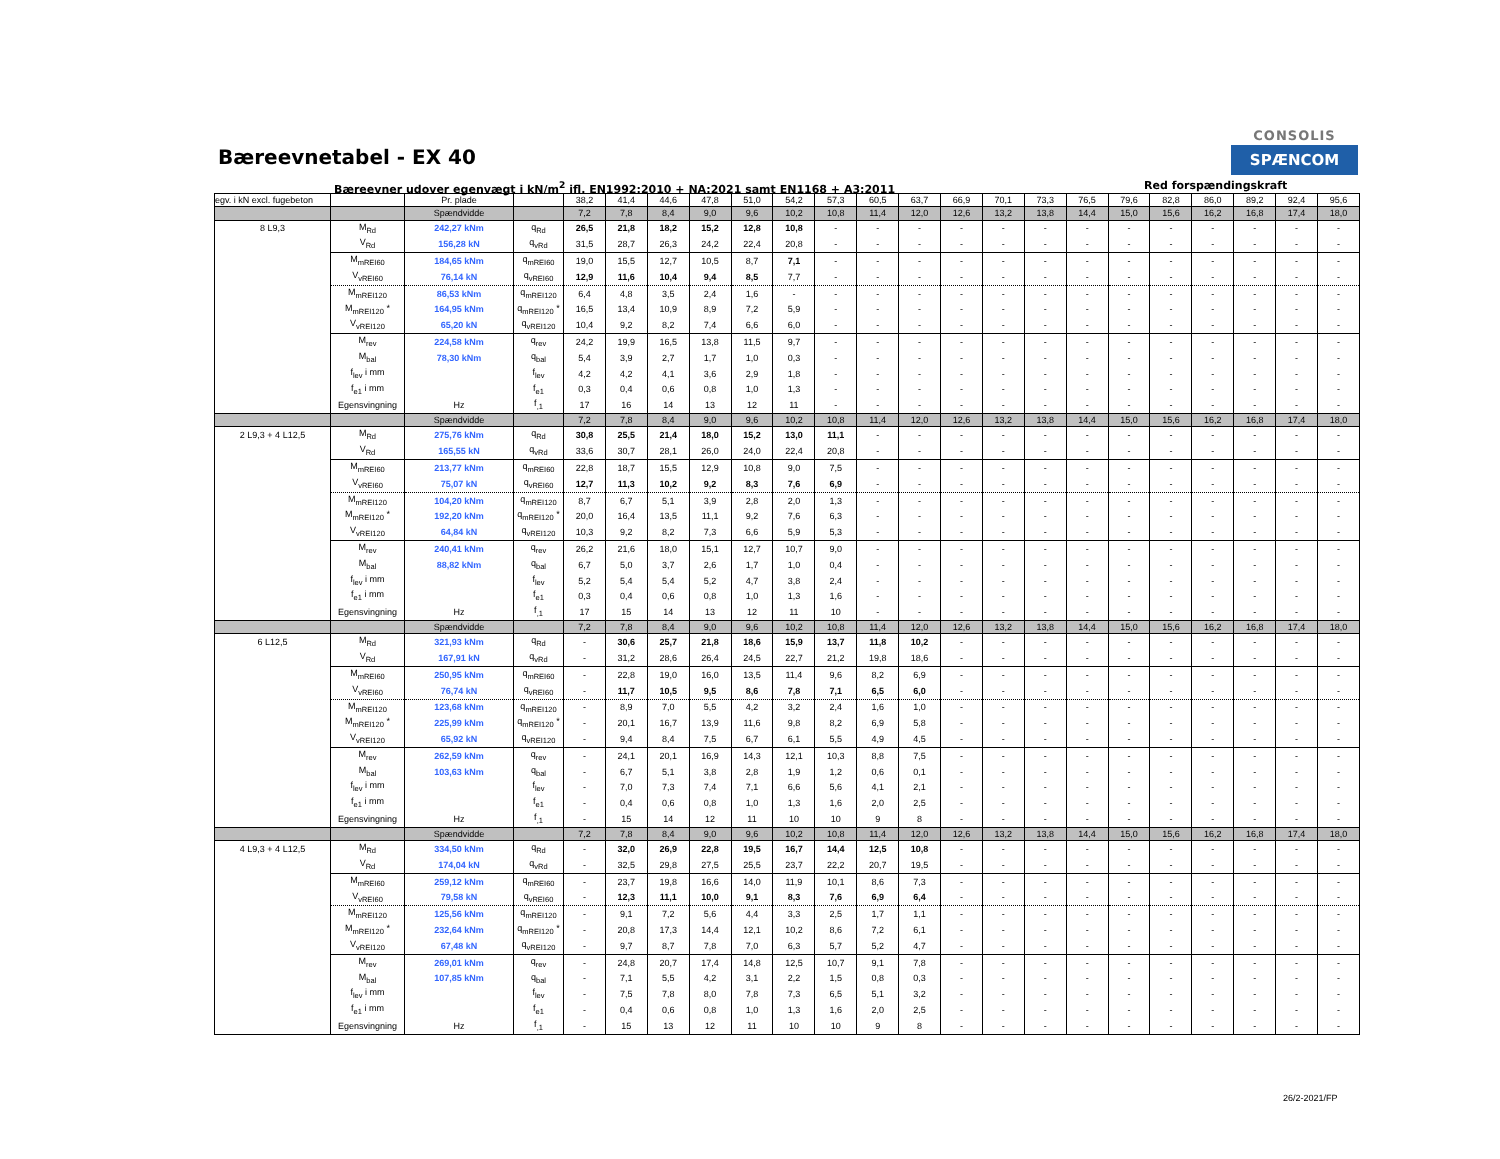Bæreevnetabel - EX 40
CONSOLIS
SPÆNCOM
Bæreevner udover egenvægt i kN/m<sup>2</sup> ifl. EN1992:2010 + NA:2021 samt EN1168 + A3:2011 Red forspændingskraft
| egv. i kN excl. fugebeton | | Pr. plade | | 38,2 | 41,4 | 44,6 | 47,8 | 51,0 | 54,2 | 57,3 | 60,5 | 63,7 | 66,9 | 70,1 | 73,3 | 76,5 | 79,6 | 82,8 | 86,0 | 89,2 | 92,4 | 95,6 |
| | | Spændvidde | | 7,2 | 7,8 | 8,4 | 9,0 | 9,6 | 10,2 | 10,8 | 11,4 | 12,0 | 12,6 | 13,2 | 13,8 | 14,4 | 15,0 | 15,6 | 16,2 | 16,8 | 17,4 | 18,0 |
| 8 L9,3 | M<sub>Rd</sub> | 242,27 kNm | q<sub>Rd</sub> | 26,5 | 21,8 | 18,2 | 15,2 | 12,8 | 10,8 | - | - | - | - | - | - | - | - | - | - | - | - | - |
| | V<sub>Rd</sub> | 156,28 kN | q<sub>vRd</sub> | 31,5 | 28,7 | 26,3 | 24,2 | 22,4 | 20,8 | - | - | - | - | - | - | - | - | - | - | - | - | - |
| | M<sub>mREI60</sub> | 184,65 kNm | q<sub>mREI60</sub> | 19,0 | 15,5 | 12,7 | 10,5 | 8,7 | 7,1 | - | - | - | - | - | - | - | - | - | - | - | - | - |
| | V<sub>vREI60</sub> | 76,14 kN | q<sub>vREI60</sub> | 12,9 | 11,6 | 10,4 | 9,4 | 8,5 | 7,7 | - | - | - | - | - | - | - | - | - | - | - | - | - |
| | M<sub>mREI120</sub> | 86,53 kNm | q<sub>mREI120</sub> | 6,4 | 4,8 | 3,5 | 2,4 | 1,6 | - | - | - | - | - | - | - | - | - | - | - | - | - | - |
| | M<sub>mREI120</sub> * | 164,95 kNm | q<sub>mREI120</sub> * | 16,5 | 13,4 | 10,9 | 8,9 | 7,2 | 5,9 | - | - | - | - | - | - | - | - | - | - | - | - | - |
| | V<sub>vREI120</sub> | 65,20 kN | q<sub>vREI120</sub> | 10,4 | 9,2 | 8,2 | 7,4 | 6,6 | 6,0 | - | - | - | - | - | - | - | - | - | - | - | - | - |
| | M<sub>rev</sub> | 224,58 kNm | q<sub>rev</sub> | 24,2 | 19,9 | 16,5 | 13,8 | 11,5 | 9,7 | - | - | - | - | - | - | - | - | - | - | - | - | - |
| | M<sub>bal</sub> | 78,30 kNm | q<sub>bal</sub> | 5,4 | 3,9 | 2,7 | 1,7 | 1,0 | 0,3 | - | - | - | - | - | - | - | - | - | - | - | - | - |
| | f<sub>lev</sub> i mm | | f<sub>lev</sub> | 4,2 | 4,2 | 4,1 | 3,6 | 2,9 | 1,8 | - | - | - | - | - | - | - | - | - | - | - | - | - |
| | f<sub>e1</sub> i mm | | f<sub>e1</sub> | 0,3 | 0,4 | 0,6 | 0,8 | 1,0 | 1,3 | - | - | - | - | - | - | - | - | - | - | - | - | - |
| | Egensvingning | Hz | f<sub>,1</sub> | 17 | 16 | 14 | 13 | 12 | 11 | - | - | - | - | - | - | - | - | - | - | - | - | - |
| | | Spændvidde | | 7,2 | 7,8 | 8,4 | 9,0 | 9,6 | 10,2 | 10,8 | 11,4 | 12,0 | 12,6 | 13,2 | 13,8 | 14,4 | 15,0 | 15,6 | 16,2 | 16,8 | 17,4 | 18,0 |
| 2 L9,3 + 4 L12,5 | M<sub>Rd</sub> | 275,76 kNm | q<sub>Rd</sub> | 30,8 | 25,5 | 21,4 | 18,0 | 15,2 | 13,0 | 11,1 | - | - | - | - | - | - | - | - | - | - | - | - |
| | V<sub>Rd</sub> | 165,55 kN | q<sub>vRd</sub> | 33,6 | 30,7 | 28,1 | 26,0 | 24,0 | 22,4 | 20,8 | - | - | - | - | - | - | - | - | - | - | - | - |
| | M<sub>mREI60</sub> | 213,77 kNm | q<sub>mREI60</sub> | 22,8 | 18,7 | 15,5 | 12,9 | 10,8 | 9,0 | 7,5 | - | - | - | - | - | - | - | - | - | - | - | - |
| | V<sub>vREI60</sub> | 75,07 kN | q<sub>vREI60</sub> | 12,7 | 11,3 | 10,2 | 9,2 | 8,3 | 7,6 | 6,9 | - | - | - | - | - | - | - | - | - | - | - | - |
| | M<sub>mREI120</sub> | 104,20 kNm | q<sub>mREI120</sub> | 8,7 | 6,7 | 5,1 | 3,9 | 2,8 | 2,0 | 1,3 | - | - | - | - | - | - | - | - | - | - | - | - |
| | M<sub>mREI120</sub> * | 192,20 kNm | q<sub>mREI120</sub> * | 20,0 | 16,4 | 13,5 | 11,1 | 9,2 | 7,6 | 6,3 | - | - | - | - | - | - | - | - | - | - | - | - |
| | V<sub>vREI120</sub> | 64,84 kN | q<sub>vREI120</sub> | 10,3 | 9,2 | 8,2 | 7,3 | 6,6 | 5,9 | 5,3 | - | - | - | - | - | - | - | - | - | - | - | - |
| | M<sub>rev</sub> | 240,41 kNm | q<sub>rev</sub> | 26,2 | 21,6 | 18,0 | 15,1 | 12,7 | 10,7 | 9,0 | - | - | - | - | - | - | - | - | - | - | - | - |
| | M<sub>bal</sub> | 88,82 kNm | q<sub>bal</sub> | 6,7 | 5,0 | 3,7 | 2,6 | 1,7 | 1,0 | 0,4 | - | - | - | - | - | - | - | - | - | - | - | - |
| | f<sub>lev</sub> i mm | | f<sub>lev</sub> | 5,2 | 5,4 | 5,4 | 5,2 | 4,7 | 3,8 | 2,4 | - | - | - | - | - | - | - | - | - | - | - | - |
| | f<sub>e1</sub> i mm | | f<sub>e1</sub> | 0,3 | 0,4 | 0,6 | 0,8 | 1,0 | 1,3 | 1,6 | - | - | - | - | - | - | - | - | - | - | - | - |
| | Egensvingning | Hz | f<sub>,1</sub> | 17 | 15 | 14 | 13 | 12 | 11 | 10 | - | - | - | - | - | - | - | - | - | - | - | - |
| | | Spændvidde | | 7,2 | 7,8 | 8,4 | 9,0 | 9,6 | 10,2 | 10,8 | 11,4 | 12,0 | 12,6 | 13,2 | 13,8 | 14,4 | 15,0 | 15,6 | 16,2 | 16,8 | 17,4 | 18,0 |
| 6 L12,5 | M<sub>Rd</sub> | 321,93 kNm | q<sub>Rd</sub> | - | 30,6 | 25,7 | 21,8 | 18,6 | 15,9 | 13,7 | 11,8 | 10,2 | - | - | - | - | - | - | - | - | - | - |
| | V<sub>Rd</sub> | 167,91 kN | q<sub>vRd</sub> | - | 31,2 | 28,6 | 26,4 | 24,5 | 22,7 | 21,2 | 19,8 | 18,6 | - | - | - | - | - | - | - | - | - | - |
| | M<sub>mREI60</sub> | 250,95 kNm | q<sub>mREI60</sub> | - | 22,8 | 19,0 | 16,0 | 13,5 | 11,4 | 9,6 | 8,2 | 6,9 | - | - | - | - | - | - | - | - | - | - |
| | V<sub>vREI60</sub> | 76,74 kN | q<sub>vREI60</sub> | - | 11,7 | 10,5 | 9,5 | 8,6 | 7,8 | 7,1 | 6,5 | 6,0 | - | - | - | - | - | - | - | - | - | - |
| | M<sub>mREI120</sub> | 123,68 kNm | q<sub>mREI120</sub> | - | 8,9 | 7,0 | 5,5 | 4,2 | 3,2 | 2,4 | 1,6 | 1,0 | - | - | - | - | - | - | - | - | - | - |
| | M<sub>mREI120</sub> * | 225,99 kNm | q<sub>mREI120</sub> * | - | 20,1 | 16,7 | 13,9 | 11,6 | 9,8 | 8,2 | 6,9 | 5,8 | - | - | - | - | - | - | - | - | - | - |
| | V<sub>vREI120</sub> | 65,92 kN | q<sub>vREI120</sub> | - | 9,4 | 8,4 | 7,5 | 6,7 | 6,1 | 5,5 | 4,9 | 4,5 | - | - | - | - | - | - | - | - | - | - |
| | M<sub>rev</sub> | 262,59 kNm | q<sub>rev</sub> | - | 24,1 | 20,1 | 16,9 | 14,3 | 12,1 | 10,3 | 8,8 | 7,5 | - | - | - | - | - | - | - | - | - | - |
| | M<sub>bal</sub> | 103,63 kNm | q<sub>bal</sub> | - | 6,7 | 5,1 | 3,8 | 2,8 | 1,9 | 1,2 | 0,6 | 0,1 | - | - | - | - | - | - | - | - | - | - |
| | f<sub>lev</sub> i mm | | f<sub>lev</sub> | - | 7,0 | 7,3 | 7,4 | 7,1 | 6,6 | 5,6 | 4,1 | 2,1 | - | - | - | - | - | - | - | - | - | - |
| | f<sub>e1</sub> i mm | | f<sub>e1</sub> | - | 0,4 | 0,6 | 0,8 | 1,0 | 1,3 | 1,6 | 2,0 | 2,5 | - | - | - | - | - | - | - | - | - | - |
| | Egensvingning | Hz | f<sub>,1</sub> | - | 15 | 14 | 12 | 11 | 10 | 10 | 9 | 8 | - | - | - | - | - | - | - | - | - | - |
| | | Spændvidde | | 7,2 | 7,8 | 8,4 | 9,0 | 9,6 | 10,2 | 10,8 | 11,4 | 12,0 | 12,6 | 13,2 | 13,8 | 14,4 | 15,0 | 15,6 | 16,2 | 16,8 | 17,4 | 18,0 |
| 4 L9,3 + 4 L12,5 | M<sub>Rd</sub> | 334,50 kNm | q<sub>Rd</sub> | - | 32,0 | 26,9 | 22,8 | 19,5 | 16,7 | 14,4 | 12,5 | 10,8 | - | - | - | - | - | - | - | - | - | - |
| | V<sub>Rd</sub> | 174,04 kN | q<sub>vRd</sub> | - | 32,5 | 29,8 | 27,5 | 25,5 | 23,7 | 22,2 | 20,7 | 19,5 | - | - | - | - | - | - | - | - | - | - |
| | M<sub>mREI60</sub> | 259,12 kNm | q<sub>mREI60</sub> | - | 23,7 | 19,8 | 16,6 | 14,0 | 11,9 | 10,1 | 8,6 | 7,3 | - | - | - | - | - | - | - | - | - | - |
| | V<sub>vREI60</sub> | 79,58 kN | q<sub>vREI60</sub> | - | 12,3 | 11,1 | 10,0 | 9,1 | 8,3 | 7,6 | 6,9 | 6,4 | - | - | - | - | - | - | - | - | - | - |
| | M<sub>mREI120</sub> | 125,56 kNm | q<sub>mREI120</sub> | - | 9,1 | 7,2 | 5,6 | 4,4 | 3,3 | 2,5 | 1,7 | 1,1 | - | - | - | - | - | - | - | - | - | - |
| | M<sub>mREI120</sub> * | 232,64 kNm | q<sub>mREI120</sub> * | - | 20,8 | 17,3 | 14,4 | 12,1 | 10,2 | 8,6 | 7,2 | 6,1 | - | - | - | - | - | - | - | - | - | - |
| | V<sub>vREI120</sub> | 67,48 kN | q<sub>vREI120</sub> | - | 9,7 | 8,7 | 7,8 | 7,0 | 6,3 | 5,7 | 5,2 | 4,7 | - | - | - | - | - | - | - | - | - | - |
| | M<sub>rev</sub> | 269,01 kNm | q<sub>rev</sub> | - | 24,8 | 20,7 | 17,4 | 14,8 | 12,5 | 10,7 | 9,1 | 7,8 | - | - | - | - | - | - | - | - | - | - |
| | M<sub>bal</sub> | 107,85 kNm | q<sub>bal</sub> | - | 7,1 | 5,5 | 4,2 | 3,1 | 2,2 | 1,5 | 0,8 | 0,3 | - | - | - | - | - | - | - | - | - | - |
| | f<sub>lev</sub> i mm | | f<sub>lev</sub> | - | 7,5 | 7,8 | 8,0 | 7,8 | 7,3 | 6,5 | 5,1 | 3,2 | - | - | - | - | - | - | - | - | - | - |
| | f<sub>e1</sub> i mm | | f<sub>e1</sub> | - | 0,4 | 0,6 | 0,8 | 1,0 | 1,3 | 1,6 | 2,0 | 2,5 | - | - | - | - | - | - | - | - | - | - |
| | Egensvingning | Hz | f<sub>,1</sub> | - | 15 | 13 | 12 | 11 | 10 | 10 | 9 | 8 | - | - | - | - | - | - | - | - | - | - |
26/2-2021/FP